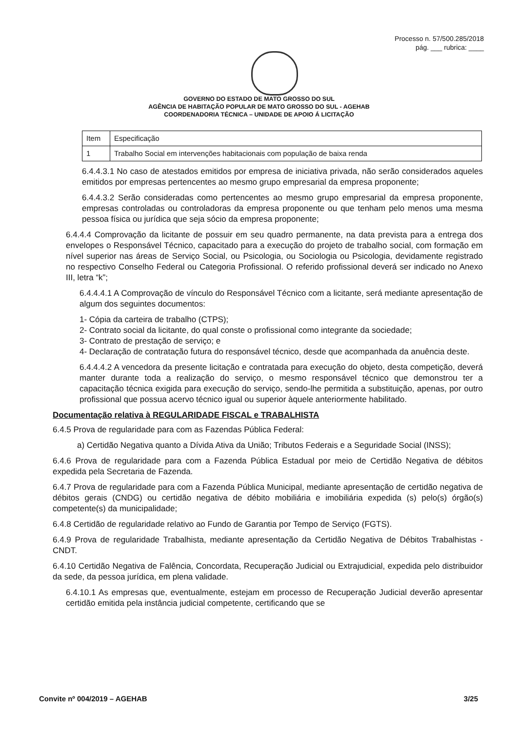Processo n. 57/500.285/2018
pág. ___ rubrica: ____
GOVERNO DO ESTADO DE MATO GROSSO DO SUL
AGÊNCIA DE HABITAÇÃO POPULAR DE MATO GROSSO DO SUL - AGEHAB
COORDENADORIA TÉCNICA – UNIDADE DE APOIO Á LICITAÇÃO
| Item | Especificação |
| 1 | Trabalho Social em intervenções habitacionais com população de baixa renda |
6.4.4.3.1 No caso de atestados emitidos por empresa de iniciativa privada, não serão considerados aqueles emitidos por empresas pertencentes ao mesmo grupo empresarial da empresa proponente;
6.4.4.3.2 Serão consideradas como pertencentes ao mesmo grupo empresarial da empresa proponente, empresas controladas ou controladoras da empresa proponente ou que tenham pelo menos uma mesma pessoa física ou jurídica que seja sócio da empresa proponente;
6.4.4.4 Comprovação da licitante de possuir em seu quadro permanente, na data prevista para a entrega dos envelopes o Responsável Técnico, capacitado para a execução do projeto de trabalho social, com formação em nível superior nas áreas de Serviço Social, ou Psicologia, ou Sociologia ou Psicologia, devidamente registrado no respectivo Conselho Federal ou Categoria Profissional. O referido profissional deverá ser indicado no Anexo III, letra “k”;
6.4.4.4.1 A Comprovação de vínculo do Responsável Técnico com a licitante, será mediante apresentação de algum dos seguintes documentos:
1- Cópia da carteira de trabalho (CTPS);
2- Contrato social da licitante, do qual conste o profissional como integrante da sociedade;
3- Contrato de prestação de serviço; e
4- Declaração de contratação futura do responsável técnico, desde que acompanhada da anuência deste.
6.4.4.4.2 A vencedora da presente licitação e contratada para execução do objeto, desta competição, deverá manter durante toda a realização do serviço, o mesmo responsável técnico que demonstrou ter a capacitação técnica exigida para execução do serviço, sendo-lhe permitida a substituição, apenas, por outro profissional que possua acervo técnico igual ou superior àquele anteriormente habilitado.
Documentação relativa à REGULARIDADE FISCAL e TRABALHISTA
6.4.5 Prova de regularidade para com as Fazendas Pública Federal:
a) Certidão Negativa quanto a Dívida Ativa da União; Tributos Federais e a Seguridade Social (INSS);
6.4.6 Prova de regularidade para com a Fazenda Pública Estadual por meio de Certidão Negativa de débitos expedida pela Secretaria de Fazenda.
6.4.7 Prova de regularidade para com a Fazenda Pública Municipal, mediante apresentação de certidão negativa de débitos gerais (CNDG) ou certidão negativa de débito mobiliária e imobiliária expedida (s) pelo(s) órgão(s) competente(s) da municipalidade;
6.4.8 Certidão de regularidade relativo ao Fundo de Garantia por Tempo de Serviço (FGTS).
6.4.9 Prova de regularidade Trabalhista, mediante apresentação da Certidão Negativa de Débitos Trabalhistas - CNDT.
6.4.10 Certidão Negativa de Falência, Concordata, Recuperação Judicial ou Extrajudicial, expedida pelo distribuidor da sede, da pessoa jurídica, em plena validade.
6.4.10.1 As empresas que, eventualmente, estejam em processo de Recuperação Judicial deverão apresentar certidão emitida pela instância judicial competente, certificando que se
Convite nº 004/2019 – AGEHAB 3/25